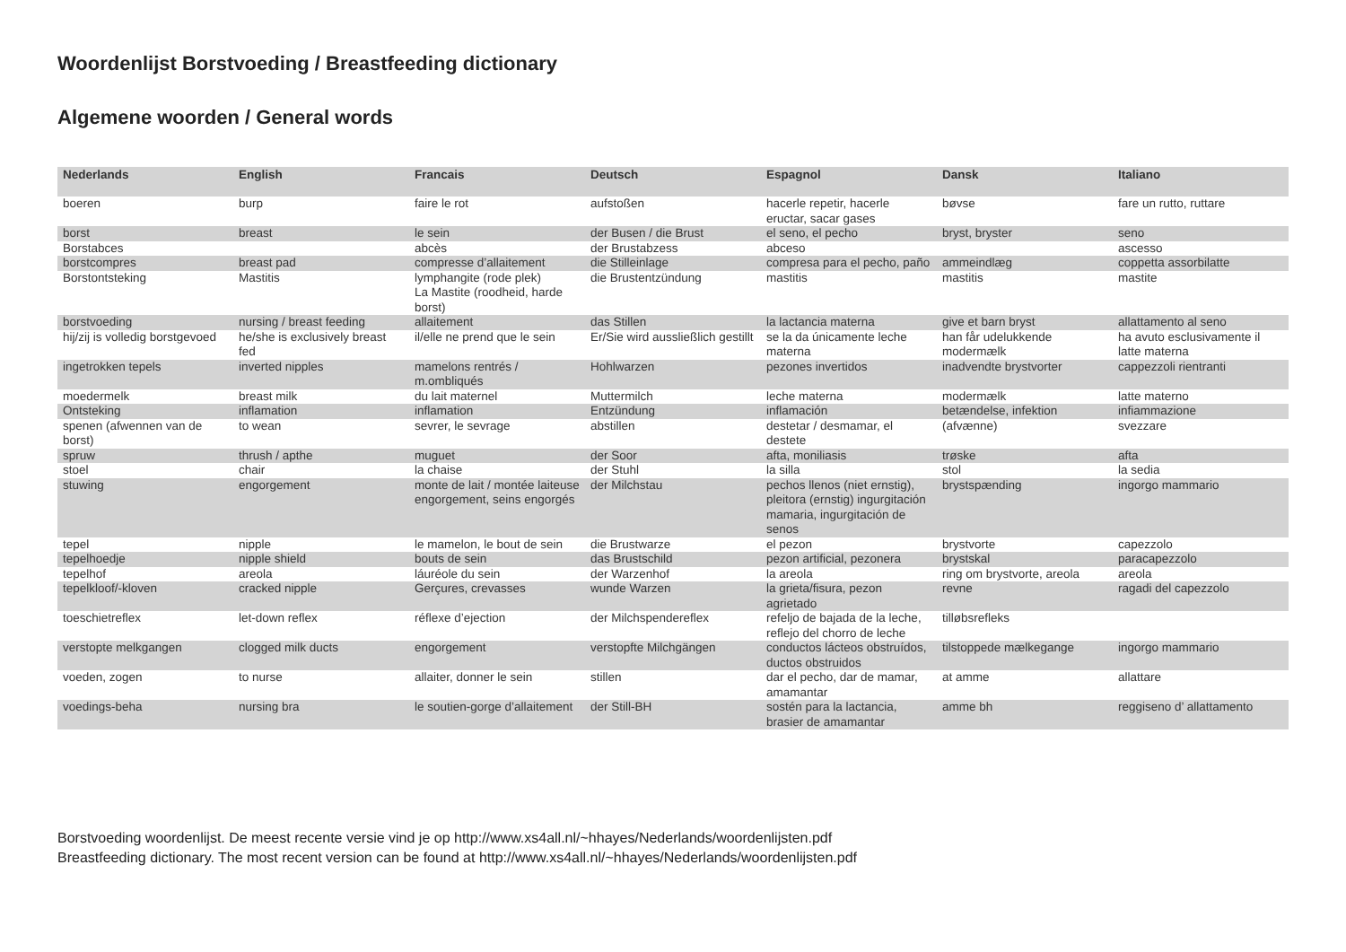Woordenlijst Borstvoeding / Breastfeeding dictionary
Algemene woorden / General words
| Nederlands | English | Francais | Deutsch | Espagnol | Dansk | Italiano |
| --- | --- | --- | --- | --- | --- | --- |
| boeren | burp | faire le rot | aufstoßen | hacerle repetir, hacerle eructar, sacar gases | bøvse | fare un rutto, ruttare |
| borst | breast | le sein | der Busen / die Brust | el seno, el pecho | bryst, bryster | seno |
| Borstabces | | abcès | der Brustabzess | abceso | | ascesso |
| borstcompres | breast pad | compresse d’allaitement | die Stilleinlage | compresa para el pecho, paño | ammeindlæg | coppetta assorbilatte |
| Borstontsteking | Mastitis | lymphangite (rode plek) La Mastite (roodheid, harde borst) | die Brustentzündung | mastitis | mastitis | mastite |
| borstvoeding | nursing / breast feeding | allaitement | das Stillen | la lactancia materna | give et barn bryst | allattamento al seno |
| hij/zij is volledig borstgevoed | he/she is exclusively breast fed | il/elle ne prend que le sein | Er/Sie wird aussließlich gestillt | se la da únicamente leche materna | han får udelukkende modermælk | ha avuto esclusivamente il latte materna |
| ingetrokken tepels | inverted nipples | mamelons rentrés / m.ombliqués | Hohlwarzen | pezones invertidos | inadvendte brystvorter | cappezzoli rientranti |
| moedermelk | breast milk | du lait maternel | Muttermilch | leche materna | modermælk | latte materno |
| Ontsteking | inflamation | inflamation | Entzündung | inflamación | betændelse, infektion | infiammazione |
| spenen (afwennen van de borst) | to wean | sevrer, le sevrage | abstillen | destetar / desmamar, el destete | (afvænne) | svezzare |
| spruw | thrush / apthe | muguet | der Soor | afta, moniliasis | trøske | afta |
| stoel | chair | la chaise | der Stuhl | la silla | stol | la sedia |
| stuwing | engorgement | monte de lait / montée laiteuse engorgement, seins engorgés | der Milchstau | pechos llenos (niet ernstig), pleitora (ernstig) ingurgitación mamaria, ingurgitación de senos | brystspænding | ingorgo mammario |
| tepel | nipple | le mamelon, le bout de sein | die Brustwarze | el pezon | brystvorte | capezzolo |
| tepelhoedje | nipple shield | bouts de sein | das Brustschild | pezon artificial, pezonera | brystskal | paracapezzolo |
| tepelhof | areola | láuréole du sein | der Warzenhof | la areola | ring om brystvorte, areola | areola |
| tepelkloof/-kloven | cracked nipple | Gerçures, crevasses | wunde Warzen | la grieta/fisura, pezon agrietado | revne | ragadi del capezzolo |
| toeschietreflex | let-down reflex | réflexe d’ejection | der Milchspendereflex | refeljo de bajada de la leche, reflejo del chorro de leche | tilløbsrefleks | |
| verstopte melkgangen | clogged milk ducts | engorgement | verstopfte Milchgängen | conductos lácteos obstruídos, ductos obstruidos | tilstoppede mælkegange | ingorgo mammario |
| voeden, zogen | to nurse | allaiter, donner le sein | stillen | dar el pecho, dar de mamar, amamantar | at amme | allattare |
| voedings-beha | nursing bra | le soutien-gorge d’allaitement | der Still-BH | sostén para la lactancia, brasier de amamantar | amme bh | reggiseno d’ allattamento |
Borstvoeding woordenlijst. De meest recente versie vind je op http://www.xs4all.nl/~hhayes/Nederlands/woordenlijsten.pdf
Breastfeeding dictionary. The most recent version can be found at http://www.xs4all.nl/~hhayes/Nederlands/woordenlijsten.pdf